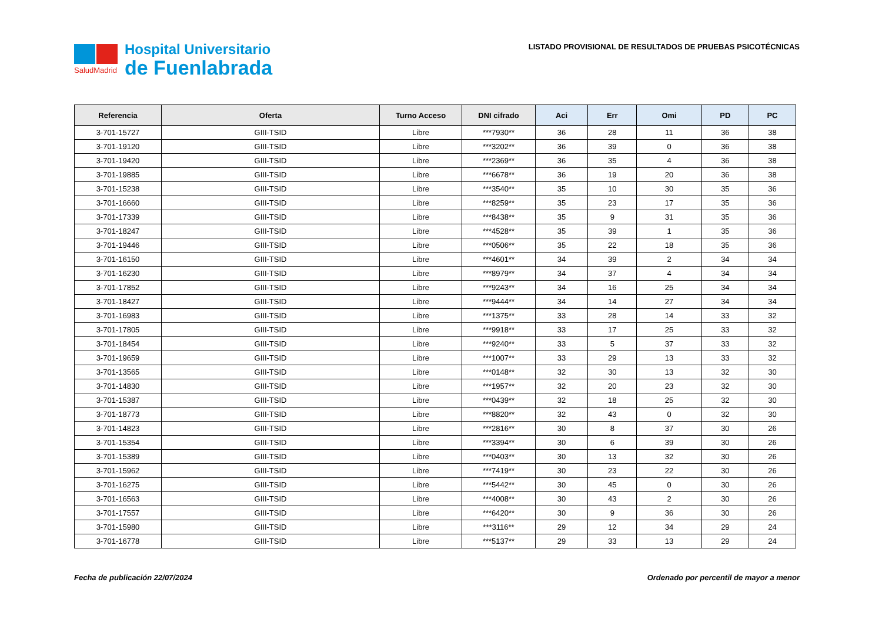SaludMadrid
Hospital Universitario
de Fuenlabrada
LISTADO PROVISIONAL DE RESULTADOS DE PRUEBAS PSICOTÉCNICAS
| Referencia | Oferta | Turno Acceso | DNI cifrado | Aci | Err | Omi | PD | PC |
| --- | --- | --- | --- | --- | --- | --- | --- | --- |
| 3-701-15727 | GIII-TSID | Libre | ***7930** | 36 | 28 | 11 | 36 | 38 |
| 3-701-19120 | GIII-TSID | Libre | ***3202** | 36 | 39 | 0 | 36 | 38 |
| 3-701-19420 | GIII-TSID | Libre | ***2369** | 36 | 35 | 4 | 36 | 38 |
| 3-701-19885 | GIII-TSID | Libre | ***6678** | 36 | 19 | 20 | 36 | 38 |
| 3-701-15238 | GIII-TSID | Libre | ***3540** | 35 | 10 | 30 | 35 | 36 |
| 3-701-16660 | GIII-TSID | Libre | ***8259** | 35 | 23 | 17 | 35 | 36 |
| 3-701-17339 | GIII-TSID | Libre | ***8438** | 35 | 9 | 31 | 35 | 36 |
| 3-701-18247 | GIII-TSID | Libre | ***4528** | 35 | 39 | 1 | 35 | 36 |
| 3-701-19446 | GIII-TSID | Libre | ***0506** | 35 | 22 | 18 | 35 | 36 |
| 3-701-16150 | GIII-TSID | Libre | ***4601** | 34 | 39 | 2 | 34 | 34 |
| 3-701-16230 | GIII-TSID | Libre | ***8979** | 34 | 37 | 4 | 34 | 34 |
| 3-701-17852 | GIII-TSID | Libre | ***9243** | 34 | 16 | 25 | 34 | 34 |
| 3-701-18427 | GIII-TSID | Libre | ***9444** | 34 | 14 | 27 | 34 | 34 |
| 3-701-16983 | GIII-TSID | Libre | ***1375** | 33 | 28 | 14 | 33 | 32 |
| 3-701-17805 | GIII-TSID | Libre | ***9918** | 33 | 17 | 25 | 33 | 32 |
| 3-701-18454 | GIII-TSID | Libre | ***9240** | 33 | 5 | 37 | 33 | 32 |
| 3-701-19659 | GIII-TSID | Libre | ***1007** | 33 | 29 | 13 | 33 | 32 |
| 3-701-13565 | GIII-TSID | Libre | ***0148** | 32 | 30 | 13 | 32 | 30 |
| 3-701-14830 | GIII-TSID | Libre | ***1957** | 32 | 20 | 23 | 32 | 30 |
| 3-701-15387 | GIII-TSID | Libre | ***0439** | 32 | 18 | 25 | 32 | 30 |
| 3-701-18773 | GIII-TSID | Libre | ***8820** | 32 | 43 | 0 | 32 | 30 |
| 3-701-14823 | GIII-TSID | Libre | ***2816** | 30 | 8 | 37 | 30 | 26 |
| 3-701-15354 | GIII-TSID | Libre | ***3394** | 30 | 6 | 39 | 30 | 26 |
| 3-701-15389 | GIII-TSID | Libre | ***0403** | 30 | 13 | 32 | 30 | 26 |
| 3-701-15962 | GIII-TSID | Libre | ***7419** | 30 | 23 | 22 | 30 | 26 |
| 3-701-16275 | GIII-TSID | Libre | ***5442** | 30 | 45 | 0 | 30 | 26 |
| 3-701-16563 | GIII-TSID | Libre | ***4008** | 30 | 43 | 2 | 30 | 26 |
| 3-701-17557 | GIII-TSID | Libre | ***6420** | 30 | 9 | 36 | 30 | 26 |
| 3-701-15980 | GIII-TSID | Libre | ***3116** | 29 | 12 | 34 | 29 | 24 |
| 3-701-16778 | GIII-TSID | Libre | ***5137** | 29 | 33 | 13 | 29 | 24 |
Fecha de publicación 22/07/2024 Ordenado por percentil de mayor a menor